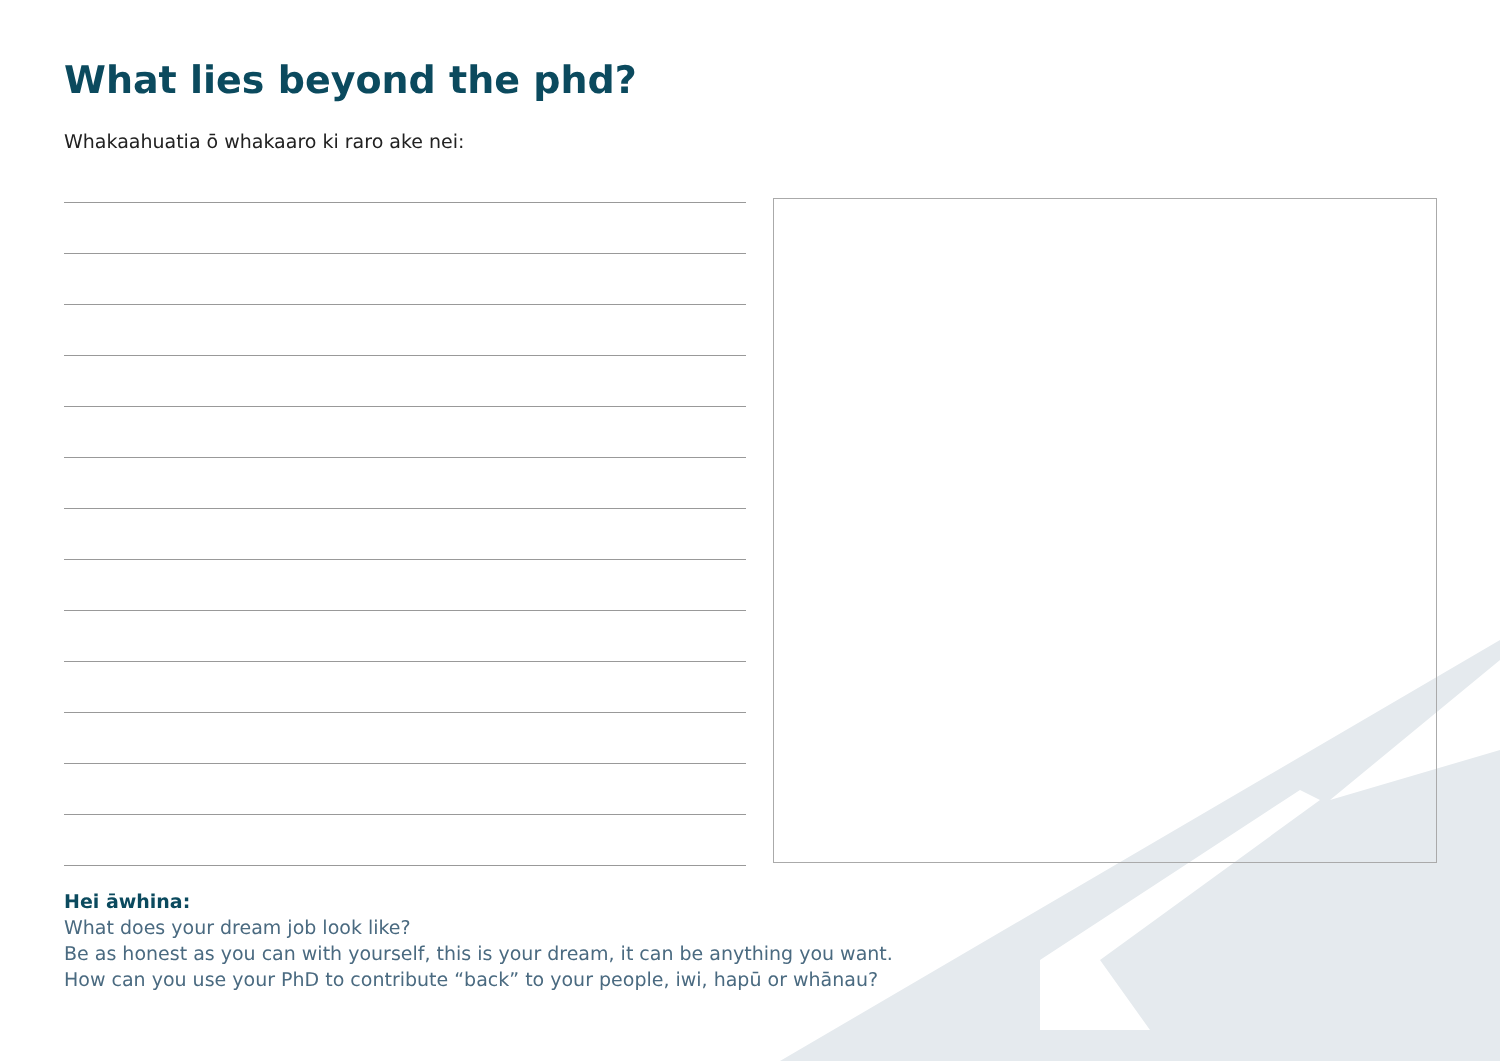What lies beyond the phd?
Whakaahuatia ō whakaaro ki raro ake nei:
Hei āwhina:
What does your dream job look like?
Be as honest as you can with yourself, this is your dream, it can be anything you want.
How can you use your PhD to contribute “back” to your people, iwi, hapū or whānau?